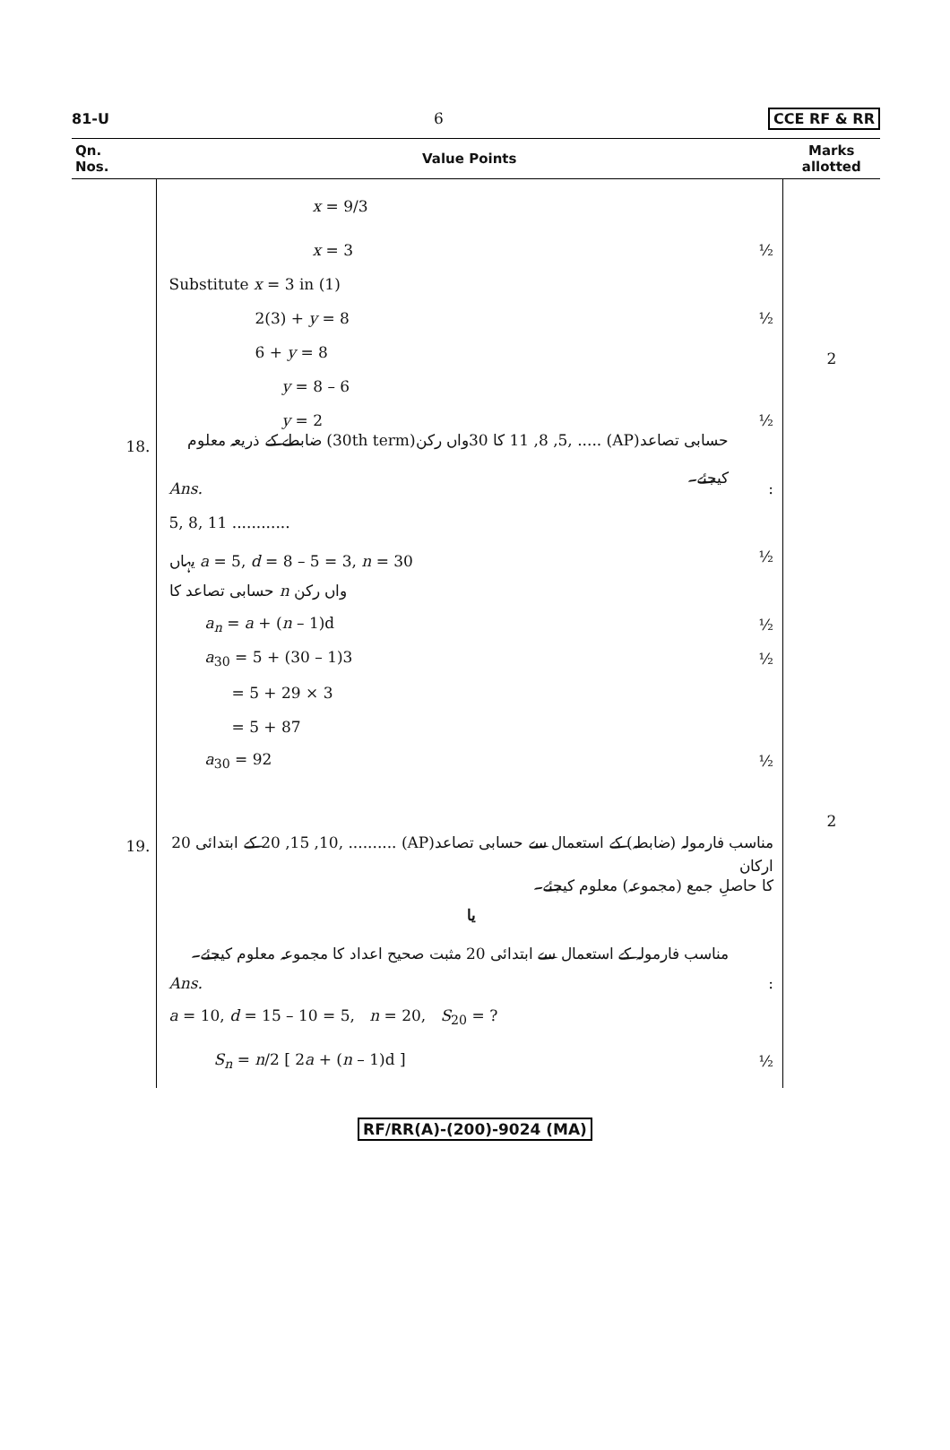81-U 6 CCE RF & RR
| Qn. Nos. | Value Points | Marks allotted |
| --- | --- | --- |
| | x = 9/3 x = 3 ½ Substitute x = 3 in (1) 2(3) + y = 8 ½ 6 + y = 8 y = 8 – 6 y = 2 ½ | 2 |
| 18. | حسابی تصاعد(AP) ..... ,11 ,8 ,5 کا 30واں رکن(30th term) ضابطے کے ذریعہ معلوم کیجئے۔ Ans. : 5, 8, 11 ............ یہاں a = 5, d = 8 – 5 = 3, n = 30 ½ حسابی تصاعد کا n واں رکن a<sub>n</sub> = a + ( n – 1)d ½ a<sub>30</sub> = 5 + (30 – 1)3 ½ = 5 + 29 × 3 = 5 + 87 a<sub>30</sub> = 92 ½ | 2 |
| 19. | مناسب فارمولہ (ضابطہ) کے استعمال سے حسابی تصاعد(AP) .......... ,20 ,15 ,10 کے ابتدائی 20 ارکان کا حاصلِ جمع (مجموعہ) معلوم کیجئے۔ یا مناسب فارمولہ کے استعمال سے ابتدائی 20 مثبت صحیح اعداد کا مجموعہ معلوم کیجئے۔ Ans. : a = 10, d = 15 – 10 = 5, n = 20, S<sub>20</sub> = ? S<sub>n</sub> = n /2 [ 2 a + ( n – 1)d ] ½ | |
RF/RR(A)-(200)-9024 (MA)